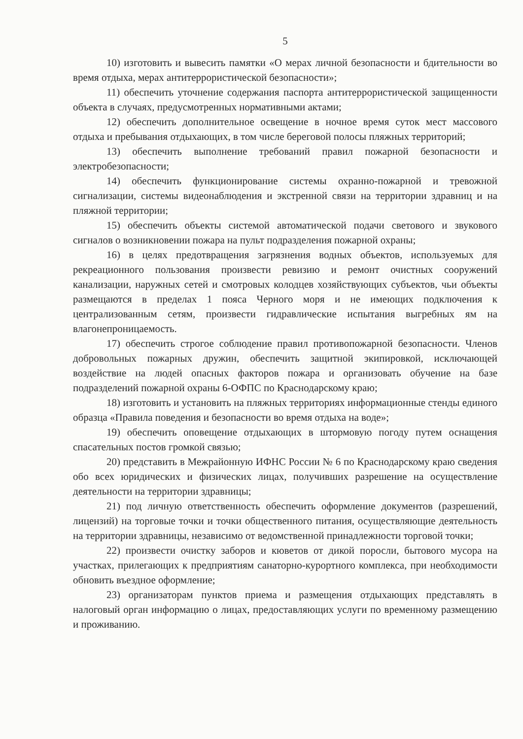5
10) изготовить и вывесить памятки «О мерах личной безопасности и бдительности во время отдыха, мерах антитеррористической безопасности»;
11) обеспечить уточнение содержания паспорта антитеррористической защищенности объекта в случаях, предусмотренных нормативными актами;
12) обеспечить дополнительное освещение в ночное время суток мест массового отдыха и пребывания отдыхающих, в том числе береговой полосы пляжных территорий;
13) обеспечить выполнение требований правил пожарной безопасности и электробезопасности;
14) обеспечить функционирование системы охранно-пожарной и тревожной сигнализации, системы видеонаблюдения и экстренной связи на территории здравниц и на пляжной территории;
15) обеспечить объекты системой автоматической подачи светового и звукового сигналов о возникновении пожара на пульт подразделения пожарной охраны;
16) в целях предотвращения загрязнения водных объектов, используемых для рекреационного пользования произвести ревизию и ремонт очистных сооружений канализации, наружных сетей и смотровых колодцев хозяйствующих субъектов, чьи объекты размещаются в пределах 1 пояса Черного моря и не имеющих подключения к централизованным сетям, произвести гидравлические испытания выгребных ям на влагонепроницаемость.
17) обеспечить строгое соблюдение правил противопожарной безопасности. Членов добровольных пожарных дружин, обеспечить защитной экипировкой, исключающей воздействие на людей опасных факторов пожара и организовать обучение на базе подразделений пожарной охраны 6-ОФПС по Краснодарскому краю;
18) изготовить и установить на пляжных территориях информационные стенды единого образца «Правила поведения и безопасности во время отдыха на воде»;
19) обеспечить оповещение отдыхающих в штормовую погоду путем оснащения спасательных постов громкой связью;
20) представить в Межрайонную ИФНС России № 6 по Краснодарскому краю сведения обо всех юридических и физических лицах, получивших разрешение на осуществление деятельности на территории здравницы;
21) под личную ответственность обеспечить оформление документов (разрешений, лицензий) на торговые точки и точки общественного питания, осуществляющие деятельность на территории здравницы, независимо от ведомственной принадлежности торговой точки;
22) произвести очистку заборов и кюветов от дикой поросли, бытового мусора на участках, прилегающих к предприятиям санаторно-курортного комплекса, при необходимости обновить въездное оформление;
23) организаторам пунктов приема и размещения отдыхающих представлять в налоговый орган информацию о лицах, предоставляющих услуги по временному размещению и проживанию.